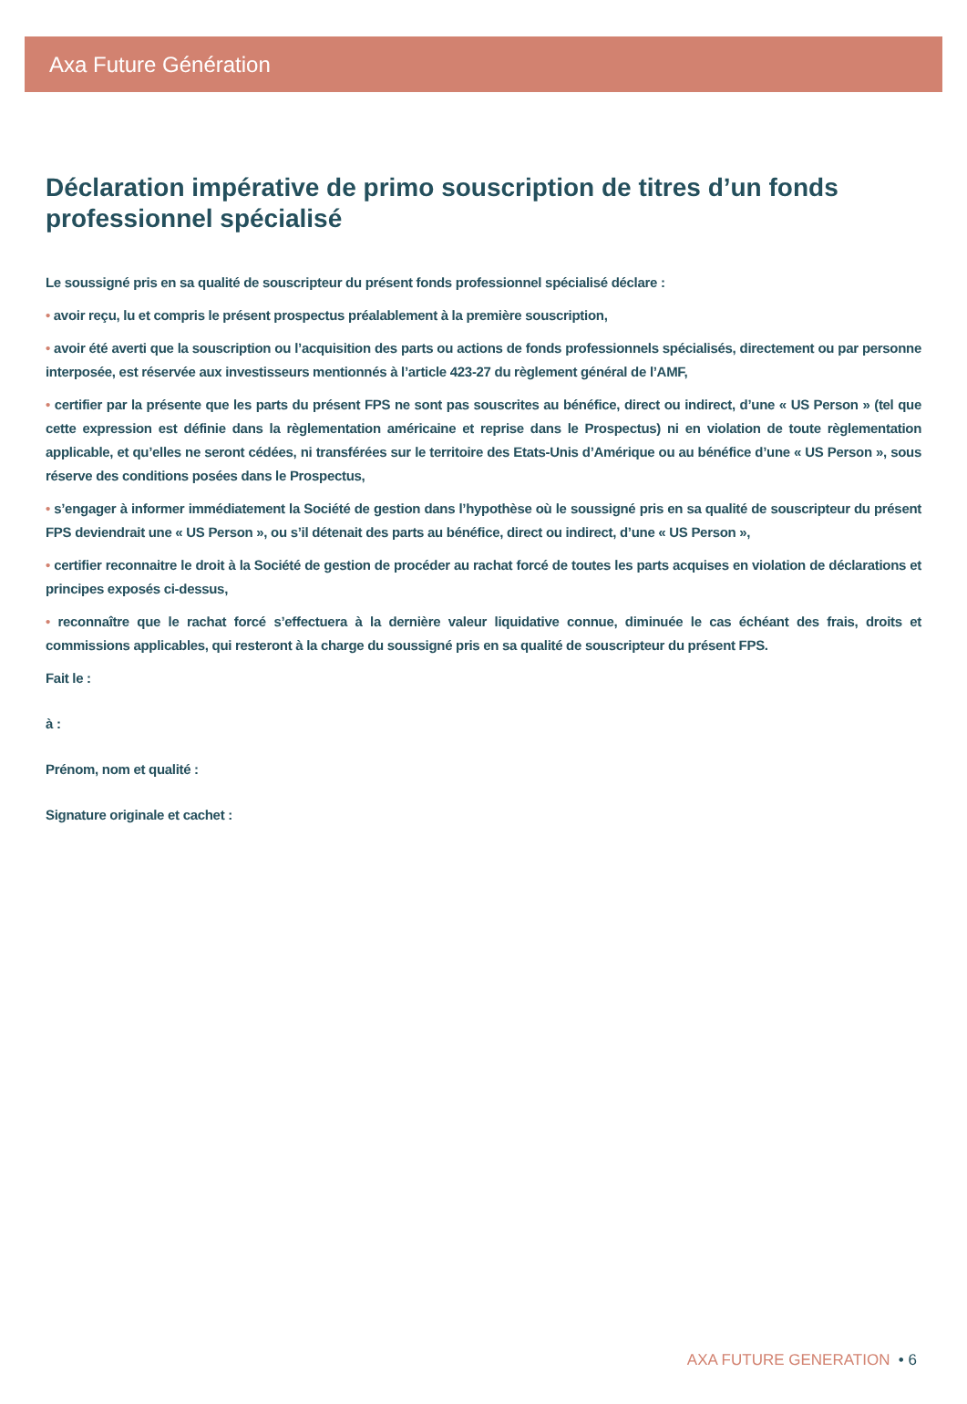Axa Future Génération
Déclaration impérative de primo souscription de titres d’un fonds professionnel spécialisé
Le soussigné pris en sa qualité de souscripteur du présent fonds professionnel spécialisé déclare :
• avoir reçu, lu et compris le présent prospectus préalablement à la première souscription,
• avoir été averti que la souscription ou l’acquisition des parts ou actions de fonds professionnels spécialisés, directement ou par personne interposée, est réservée aux investisseurs mentionnés à l’article 423-27 du règlement général de l’AMF,
• certifier par la présente que les parts du présent FPS ne sont pas souscrites au bénéfice, direct ou indirect, d’une « US Person » (tel que cette expression est définie dans la règlementation américaine et reprise dans le Prospectus) ni en violation de toute règlementation applicable, et qu’elles ne seront cédées, ni transférées sur le territoire des Etats-Unis d’Amérique ou au bénéfice d’une « US Person », sous réserve des conditions posées dans le Prospectus,
• s’engager à informer immédiatement la Société de gestion dans l’hypothèse où le soussigné pris en sa qualité de souscripteur du présent FPS deviendrait une « US Person », ou s’il détenait des parts au bénéfice, direct ou indirect, d’une « US Person »,
• certifier reconnaitre le droit à la Société de gestion de procéder au rachat forcé de toutes les parts acquises en violation de déclarations et principes exposés ci-dessus,
• reconnaître que le rachat forcé s’effectuera à la dernière valeur liquidative connue, diminuée le cas échéant des frais, droits et commissions applicables, qui resteront à la charge du soussigné pris en sa qualité de souscripteur du présent FPS.
Fait le :
à :
Prénom, nom et qualité :
Signature originale et cachet :
AXA FUTURE GENERATION • 6